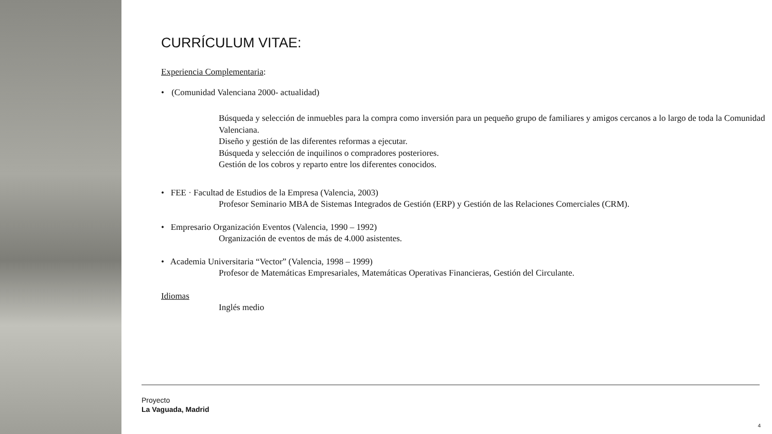CURRÍCULUM VITAE:
Experiencia Complementaria:
• (Comunidad Valenciana 2000- actualidad)
Búsqueda y selección de inmuebles para la compra como inversión para un pequeño grupo de familiares y amigos cercanos a lo largo de toda la Comunidad Valenciana.
Diseño y gestión de las diferentes reformas a ejecutar.
Búsqueda y selección de inquilinos o compradores posteriores.
Gestión de los cobros y reparto entre los diferentes conocidos.
• FEE · Facultad de Estudios de la Empresa (Valencia, 2003)
Profesor Seminario MBA de Sistemas Integrados de Gestión (ERP) y Gestión de las Relaciones Comerciales (CRM).
• Empresario Organización Eventos (Valencia, 1990 – 1992)
Organización de eventos de más de 4.000 asistentes.
• Academia Universitaria “Vector” (Valencia, 1998 – 1999)
Profesor de Matemáticas Empresariales, Matemáticas Operativas Financieras, Gestión del Circulante.
Idiomas
Inglés medio
Proyecto
La Vaguada, Madrid
4